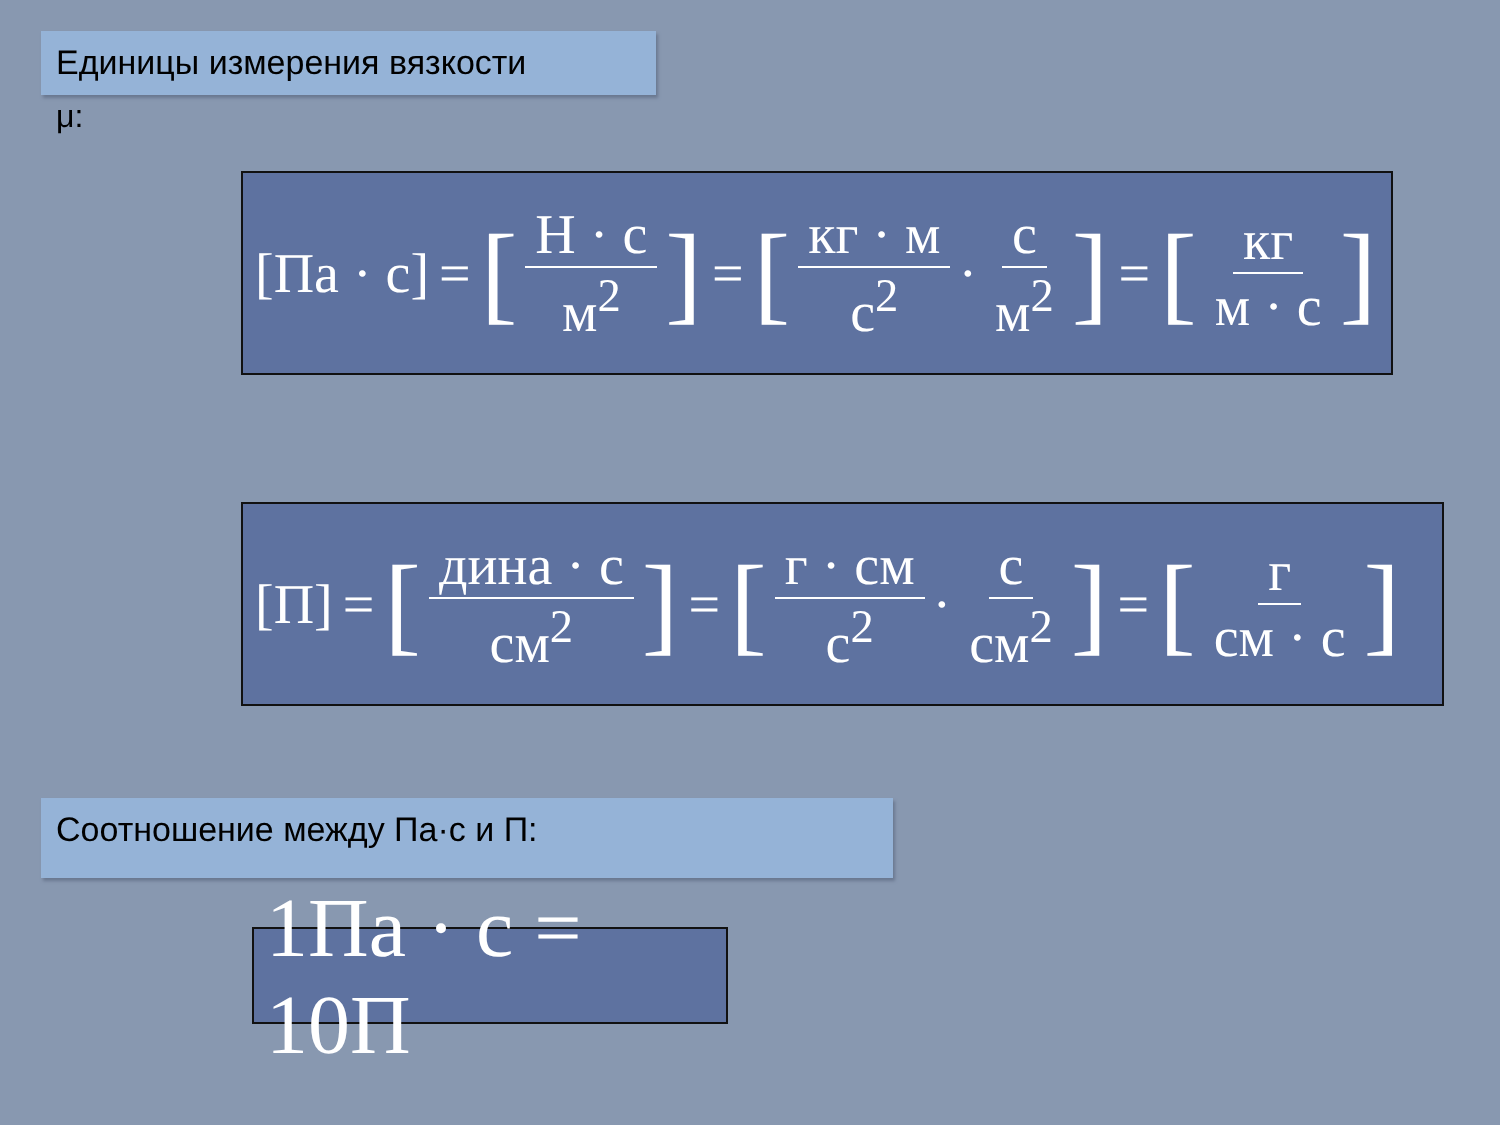Единицы измерения вязкости
μ:
[Па · с] = [Н · с м<sup>2</sup>] = [кг · м с<sup>2</sup> · с м<sup>2</sup>] = [кг м · с]
[П] = [дина · с см<sup>2</sup>] = [г · см с<sup>2</sup> · с см<sup>2</sup>] = [г см · с]
Соотношение между Па·с и П:
1Па · с = 10П